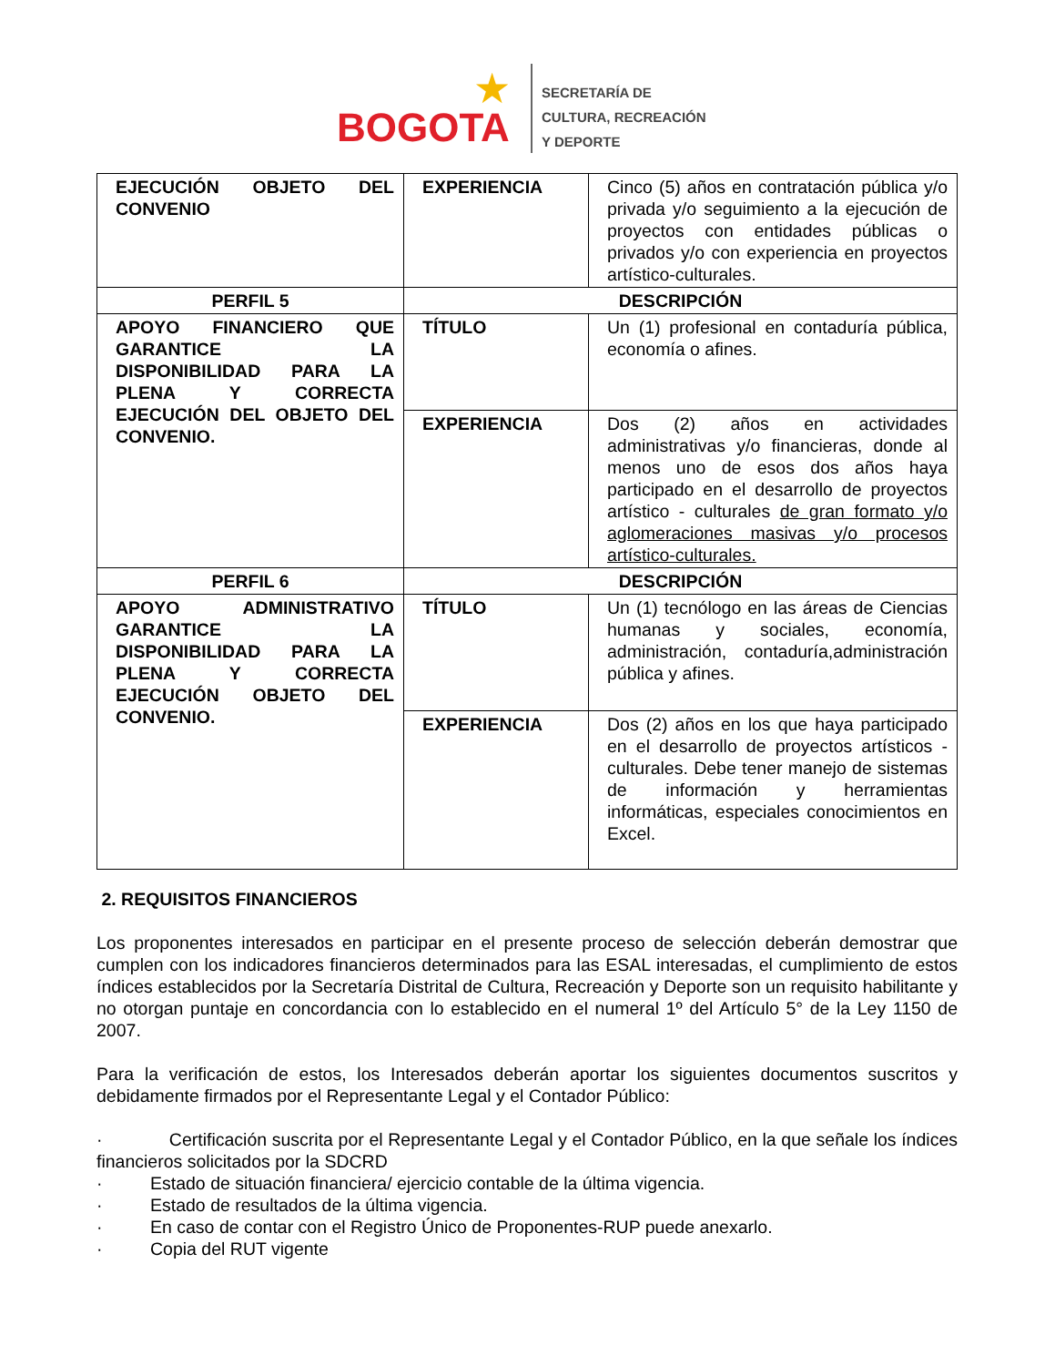★
BOGOTA
SECRETARÍA DE
CULTURA, RECREACIÓN
Y DEPORTE
| EJECUCIÓN OBJETO DEL CONVENIO | EXPERIENCIA | Cinco (5) años en contratación pública y/o privada y/o seguimiento a la ejecución de proyectos con entidades públicas o privados y/o con experiencia en proyectos artístico-culturales. |
| PERFIL 5 | DESCRIPCIÓN | |
| APOYO FINANCIERO QUE GARANTICE LA DISPONIBILIDAD PARA LA PLENA Y CORRECTA EJECUCIÓN DEL OBJETO DEL CONVENIO. | TÍTULO | Un (1) profesional en contaduría pública, economía o afines. |
| | EXPERIENCIA | Dos (2) años en actividades administrativas y/o financieras, donde al menos uno de esos dos años haya participado en el desarrollo de proyectos artístico - culturales de gran formato y/o aglomeraciones masivas y/o procesos artístico-culturales. |
| PERFIL 6 | DESCRIPCIÓN | |
| APOYO ADMINISTRATIVO GARANTICE LA DISPONIBILIDAD PARA LA PLENA Y CORRECTA EJECUCIÓN OBJETO DEL CONVENIO. | TÍTULO | Un (1) tecnólogo en las áreas de Ciencias humanas y sociales, economía, administración, contaduría,administración pública y afines. |
| | EXPERIENCIA | Dos (2) años en los que haya participado en el desarrollo de proyectos artísticos - culturales. Debe tener manejo de sistemas de información y herramientas informáticas, especiales conocimientos en Excel. |
2. REQUISITOS FINANCIEROS
Los proponentes interesados en participar en el presente proceso de selección deberán demostrar que cumplen con los indicadores financieros determinados para las ESAL interesadas, el cumplimiento de estos índices establecidos por la Secretaría Distrital de Cultura, Recreación y Deporte son un requisito habilitante y no otorgan puntaje en concordancia con lo establecido en el numeral 1º del Artículo 5° de la Ley 1150 de 2007.
Para la verificación de estos, los Interesados deberán aportar los siguientes documentos suscritos y debidamente firmados por el Representante Legal y el Contador Público:
· Certificación suscrita por el Representante Legal y el Contador Público, en la que señale los índices financieros solicitados por la SDCRD
· Estado de situación financiera/ ejercicio contable de la última vigencia.
· Estado de resultados de la última vigencia.
· En caso de contar con el Registro Único de Proponentes-RUP puede anexarlo.
· Copia del RUT vigente